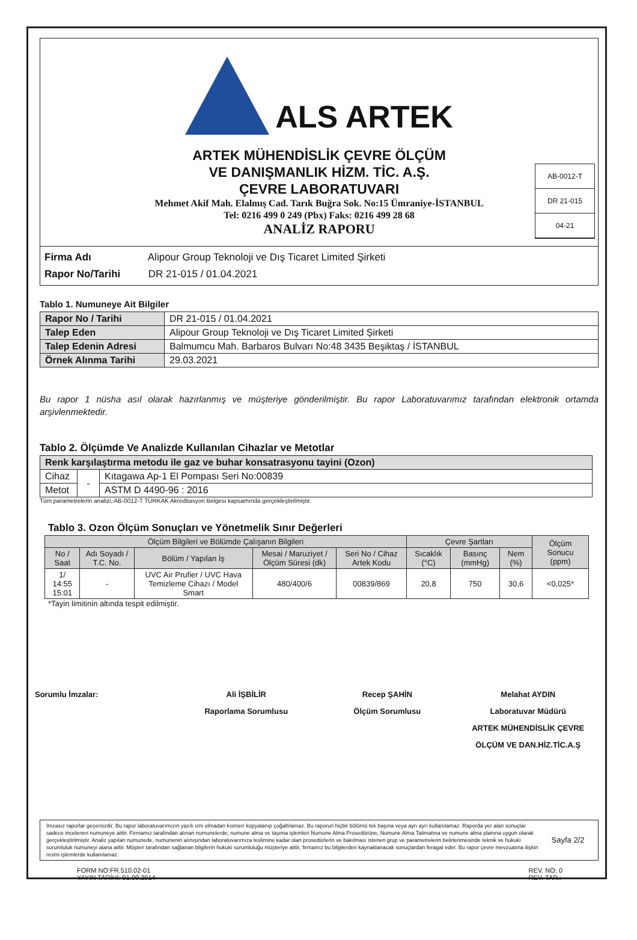ALS ARTEK
ARTEK MÜHENDİSLİK ÇEVRE ÖLÇÜM
VE DANIŞMANLIK HİZM. TİC. A.Ş.
ÇEVRE LABORATUVARI
Mehmet Akif Mah. Elalmış Cad. Tarık Buğra Sok. No:15 Ümraniye-İSTANBUL
Tel: 0216 499 0 249 (Pbx) Faks: 0216 499 28 68
ANALİZ RAPORU
AB-0012-T
DR 21-015
04-21
Firma Adı Alipour Group Teknoloji ve Dış Ticaret Limited Şirketi
Rapor No/Tarihi DR 21-015 / 01.04.2021
Tablo 1. Numuneye Ait Bilgiler
| Rapor No / Tarihi | DR 21-015 / 01.04.2021 |
| Talep Eden | Alipour Group Teknoloji ve Dış Ticaret Limited Şirketi |
| Talep Edenin Adresi | Balmumcu Mah. Barbaros Bulvarı No:48 3435 Beşiktaş / İSTANBUL |
| Örnek Alınma Tarihi | 29.03.2021 |
Bu rapor 1 nüsha asıl olarak hazırlanmış ve müşteriye gönderilmiştir. Bu rapor Laboratuvarımız tarafından elektronik ortamda arşivlenmektedir.
Tablo 2. Ölçümde Ve Analizde Kullanılan Cihazlar ve Metotlar
| Renk karşılaştırma metodu ile gaz ve buhar konsatrasyonu tayini (Ozon) | | |
| Cihaz | - | Kıtagawa Ap-1 El Pompası Seri No:00839 |
| Metot | | ASTM D 4490-96 : 2016 |
Tüm parametrelerin analizi, AB-0012-T TÜRKAK Akreditasyon Belgesi kapsamında gerçekleştirilmiştir.
Tablo 3. Ozon Ölçüm Sonuçları ve Yönetmelik Sınır Değerleri
| Ölçüm Bilgileri ve Bölümde Çalışanın Bilgileri | | | | | Çevre Şartları | | | Ölçüm Sonucu (ppm) |
| --- | --- | --- | --- | --- | --- | --- | --- | --- |
| No / Saat | Adı Soyadı / T.C. No. | Bölüm / Yapılan İş | Mesai / Maruziyet / Ölçüm Süresi (dk) | Seri No / Cihaz Artek Kodu | Sıcaklık (°C) | Basınç (mmHg) | Nem (%) | |
| 1/ 14:55 15:01 | - | UVC Air Prufier / UVC Hava Temizleme Cihazı / Model Smart | 480/400/6 | 00839/869 | 20,8 | 750 | 30,6 | <0,025* |
*Tayin limitinin altında tespit edilmiştir.
Sorumlu İmzalar: Ali İŞBİLİR
Raporlama Sorumlusu
Recep ŞAHİN
Ölçüm Sorumlusu
Melahat AYDIN
Laboratuvar Müdürü
ARTEK MÜHENDİSLİK ÇEVRE ÖLÇÜM VE DAN.HİZ.TİC.A.Ş
İmzasız raporlar geçersizdir. Bu rapor laboratuvarımızın yazılı izni olmadan kısmen kopyalanıp çoğaltılamaz. Bu raporun hiçbir bölümü tek başına veya ayrı ayrı kullanılamaz. Raporda yer alan sonuçlar sadece incelenen numuneye aittir. Firmamız tarafından alınan numunelerde; numune alma ve taşıma işlemleri Numune Alma Prosedürüne, Numune Alma Talimatına ve numune alma planına uygun olarak gerçekleştirilmiştir. Analiz yapılan numunede, numunenin alınışından laboratuvarımıza teslimine kadar olan prosedürlerin ve bakılması istenen grup ve parametrelerin belirlenmesinde teknik ve hukuki sorumluluk numuneyi alana aittir. Müşteri tarafından sağlanan bilgilerin hukuki sorumluluğu müşteriye aittir, firmamız bu bilgilerden kaynaklanacak sonuçlardan feragat eder. Bu rapor çevre mevzuatına ilişkin resmi işlemlerde kullanılamaz.
Sayfa 2/2
FORM NO:FR.510.02-01
YAYIN TARİHİ: 01.09.2014
REV. NO: 0
REV. TAR.: